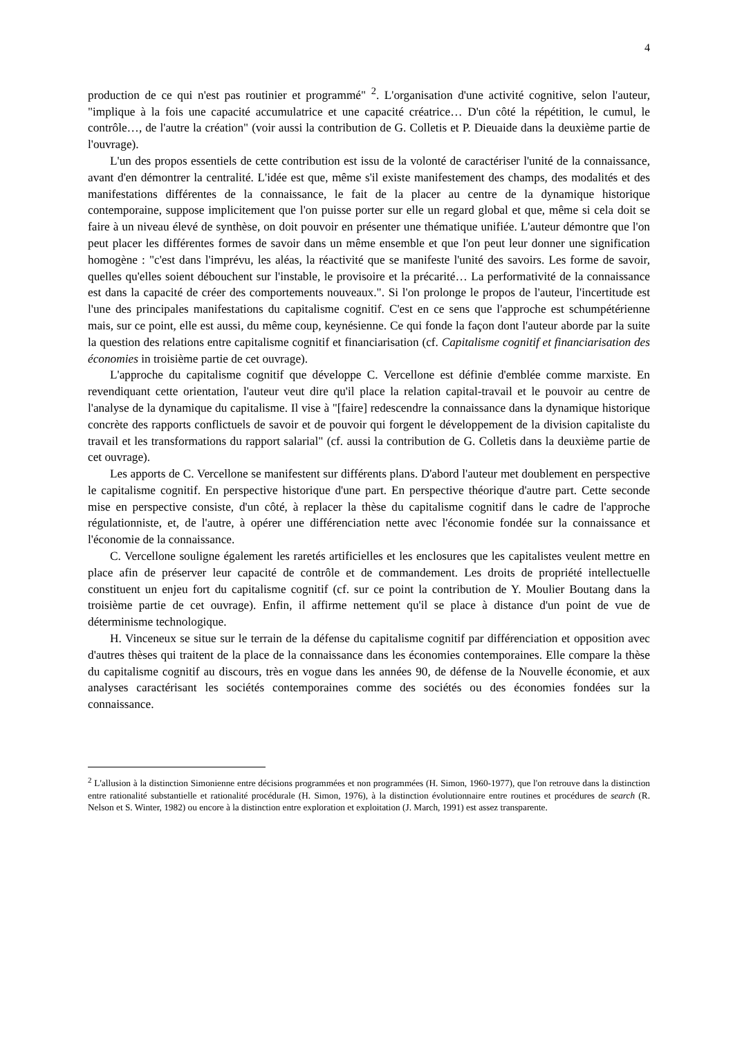4
production de ce qui n'est pas routinier et programmé" <sup>2</sup>. L'organisation d'une activité cognitive, selon l'auteur, "implique à la fois une capacité accumulatrice et une capacité créatrice… D'un côté la répétition, le cumul, le contrôle…, de l'autre la création" (voir aussi la contribution de G. Colletis et P. Dieuaide dans la deuxième partie de l'ouvrage).
L'un des propos essentiels de cette contribution est issu de la volonté de caractériser l'unité de la connaissance, avant d'en démontrer la centralité. L'idée est que, même s'il existe manifestement des champs, des modalités et des manifestations différentes de la connaissance, le fait de la placer au centre de la dynamique historique contemporaine, suppose implicitement que l'on puisse porter sur elle un regard global et que, même si cela doit se faire à un niveau élevé de synthèse, on doit pouvoir en présenter une thématique unifiée. L'auteur démontre que l'on peut placer les différentes formes de savoir dans un même ensemble et que l'on peut leur donner une signification homogène : "c'est dans l'imprévu, les aléas, la réactivité que se manifeste l'unité des savoirs. Les forme de savoir, quelles qu'elles soient débouchent sur l'instable, le provisoire et la précarité… La performativité de la connaissance est dans la capacité de créer des comportements nouveaux.". Si l'on prolonge le propos de l'auteur, l'incertitude est l'une des principales manifestations du capitalisme cognitif. C'est en ce sens que l'approche est schumpétérienne mais, sur ce point, elle est aussi, du même coup, keynésienne. Ce qui fonde la façon dont l'auteur aborde par la suite la question des relations entre capitalisme cognitif et financiarisation (cf. Capitalisme cognitif et financiarisation des économies in troisième partie de cet ouvrage).
L'approche du capitalisme cognitif que développe C. Vercellone est définie d'emblée comme marxiste. En revendiquant cette orientation, l'auteur veut dire qu'il place la relation capital-travail et le pouvoir au centre de l'analyse de la dynamique du capitalisme. Il vise à "[faire] redescendre la connaissance dans la dynamique historique concrète des rapports conflictuels de savoir et de pouvoir qui forgent le développement de la division capitaliste du travail et les transformations du rapport salarial" (cf. aussi la contribution de G. Colletis dans la deuxième partie de cet ouvrage).
Les apports de C. Vercellone se manifestent sur différents plans. D'abord l'auteur met doublement en perspective le capitalisme cognitif. En perspective historique d'une part. En perspective théorique d'autre part. Cette seconde mise en perspective consiste, d'un côté, à replacer la thèse du capitalisme cognitif dans le cadre de l'approche régulationniste, et, de l'autre, à opérer une différenciation nette avec l'économie fondée sur la connaissance et l'économie de la connaissance.
C. Vercellone souligne également les raretés artificielles et les enclosures que les capitalistes veulent mettre en place afin de préserver leur capacité de contrôle et de commandement. Les droits de propriété intellectuelle constituent un enjeu fort du capitalisme cognitif (cf. sur ce point la contribution de Y. Moulier Boutang dans la troisième partie de cet ouvrage). Enfin, il affirme nettement qu'il se place à distance d'un point de vue de déterminisme technologique.
H. Vinceneux se situe sur le terrain de la défense du capitalisme cognitif par différenciation et opposition avec d'autres thèses qui traitent de la place de la connaissance dans les économies contemporaines. Elle compare la thèse du capitalisme cognitif au discours, très en vogue dans les années 90, de défense de la Nouvelle économie, et aux analyses caractérisant les sociétés contemporaines comme des sociétés ou des économies fondées sur la connaissance.
<sup>2</sup> L'allusion à la distinction Simonienne entre décisions programmées et non programmées (H. Simon, 1960-1977), que l'on retrouve dans la distinction entre rationalité substantielle et rationalité procédurale (H. Simon, 1976), à la distinction évolutionnaire entre routines et procédures de search (R. Nelson et S. Winter, 1982) ou encore à la distinction entre exploration et exploitation (J. March, 1991) est assez transparente.